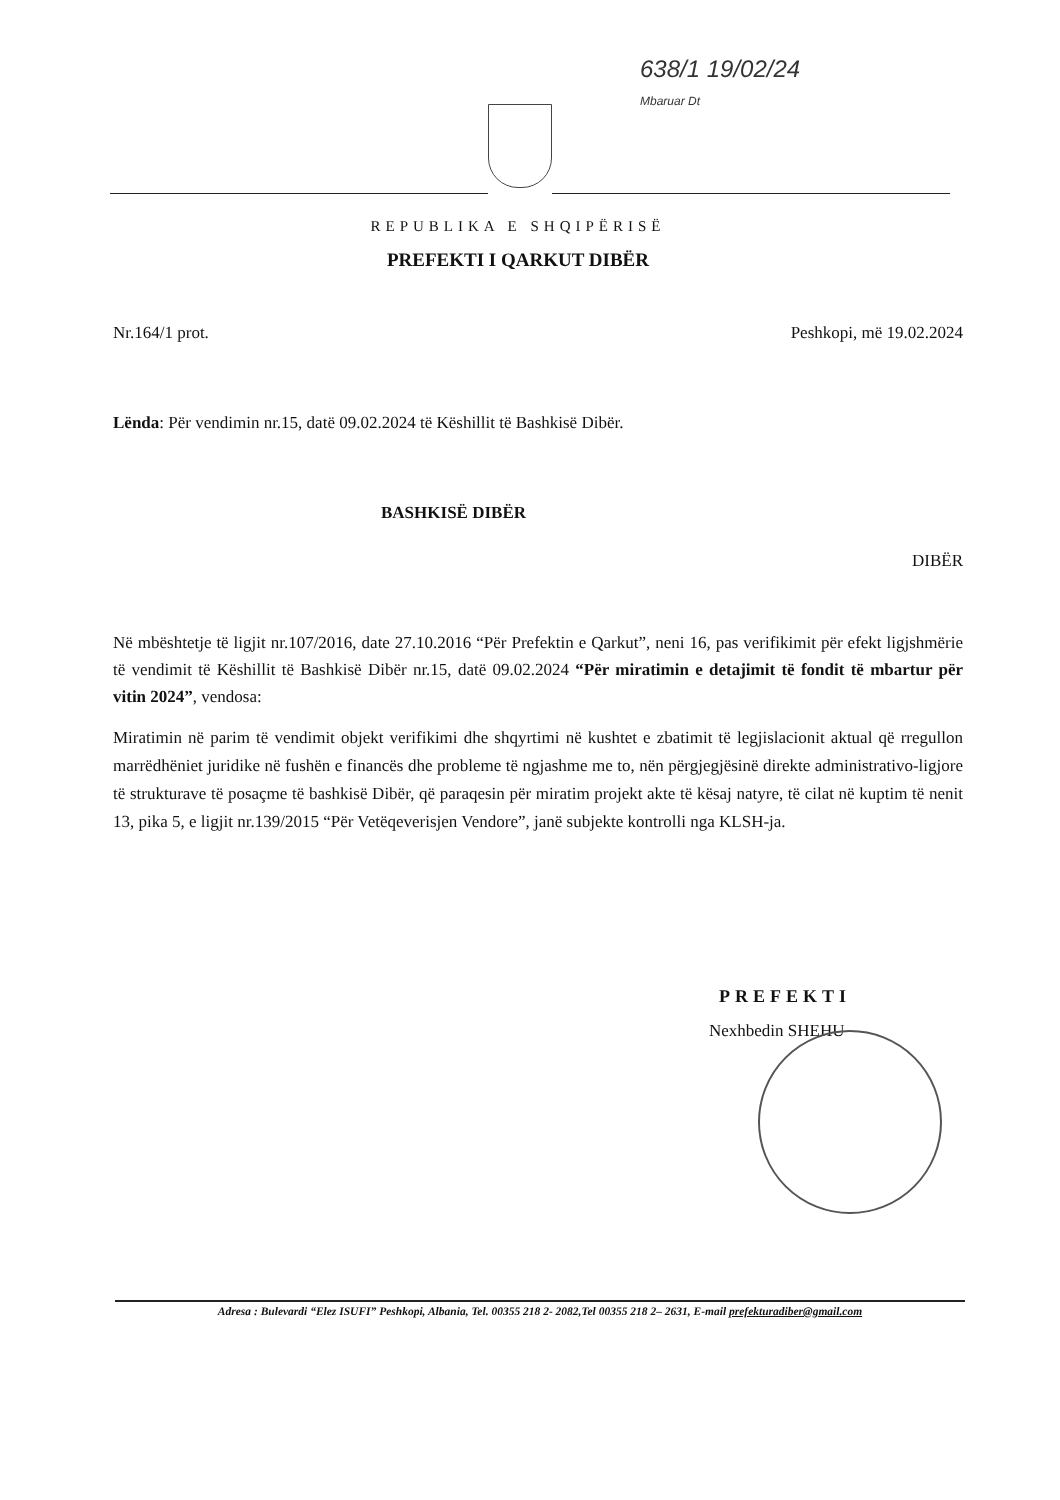638/1 19/02/24
Mbaruar Dt
REPUBLIKA E SHQIPËRISË
PREFEKTI I QARKUT DIBËR
Nr.164/1 prot. Peshkopi, më 19.02.2024
Lënda: Për vendimin nr.15, datë 09.02.2024 të Këshillit të Bashkisë Dibër.
BASHKISË DIBËR
DIBËR
Në mbështetje të ligjit nr.107/2016, date 27.10.2016 “Për Prefektin e Qarkut”, neni 16, pas verifikimit për efekt ligjshmërie të vendimit të Këshillit të Bashkisë Dibër nr.15, datë 09.02.2024 “Për miratimin e detajimit të fondit të mbartur për vitin 2024”, vendosa:
Miratimin në parim të vendimit objekt verifikimi dhe shqyrtimi në kushtet e zbatimit të legjislacionit aktual që rregullon marrëdhëniet juridike në fushën e financës dhe probleme të ngjashme me to, nën përgjegjësinë direkte administrativo-ligjore të strukturave të posaçme të bashkisë Dibër, që paraqesin për miratim projekt akte të kësaj natyre, të cilat në kuptim të nenit 13, pika 5, e ligjit nr.139/2015 “Për Vetëqeverisjen Vendore”, janë subjekte kontrolli nga KLSH-ja.
PREFEKTI
Nexhbedin SHEHU
Adresa : Bulevardi “Elez ISUFI” Peshkopi, Albania, Tel. 00355 218 2- 2082,Tel 00355 218 2– 2631, E-mail prefekturadiber@gmail.com